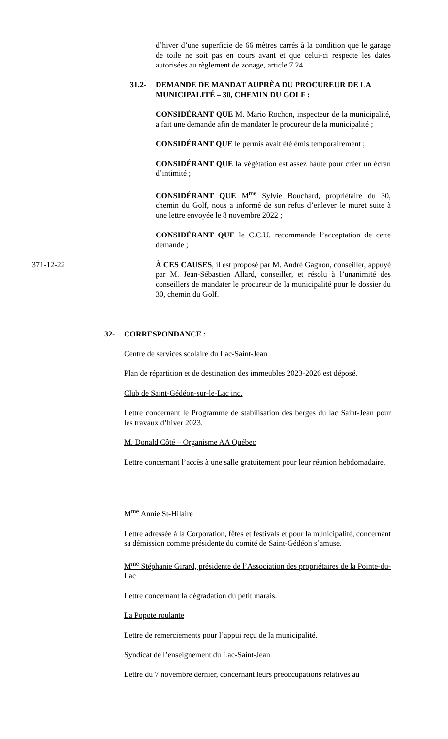d’hiver d’une superficie de 66 mètres carrés à la condition que le garage de toile ne soit pas en cours avant et que celui-ci respecte les dates autorisées au règlement de zonage, article 7.24.
31.2- DEMANDE DE MANDAT AUPRÈA DU PROCUREUR DE LA MUNICIPALITÉ – 30, CHEMIN DU GOLF :
CONSIDÉRANT QUE M. Mario Rochon, inspecteur de la municipalité, a fait une demande afin de mandater le procureur de la municipalité ;
CONSIDÉRANT QUE le permis avait été émis temporairement ;
CONSIDÉRANT QUE la végétation est assez haute pour créer un écran d’intimité ;
CONSIDÉRANT QUE M<sup>me</sup> Sylvie Bouchard, propriétaire du 30, chemin du Golf, nous a informé de son refus d’enlever le muret suite à une lettre envoyée le 8 novembre 2022 ;
CONSIDÉRANT QUE le C.C.U. recommande l’acceptation de cette demande ;
371-12-22
À CES CAUSES, il est proposé par M. André Gagnon, conseiller, appuyé par M. Jean-Sébastien Allard, conseiller, et résolu à l’unanimité des conseillers de mandater le procureur de la municipalité pour le dossier du 30, chemin du Golf.
32- CORRESPONDANCE :
Centre de services scolaire du Lac-Saint-Jean
Plan de répartition et de destination des immeubles 2023-2026 est déposé.
Club de Saint-Gédéon-sur-le-Lac inc.
Lettre concernant le Programme de stabilisation des berges du lac Saint-Jean pour les travaux d’hiver 2023.
M. Donald Côté – Organisme AA Québec
Lettre concernant l’accès à une salle gratuitement pour leur réunion hebdomadaire.
M<sup>me</sup> Annie St-Hilaire
Lettre adressée à la Corporation, fêtes et festivals et pour la municipalité, concernant sa démission comme présidente du comité de Saint-Gédéon s’amuse.
M<sup>me</sup> Stéphanie Girard, présidente de l’Association des propriétaires de la Pointe-du-Lac
Lettre concernant la dégradation du petit marais.
La Popote roulante
Lettre de remerciements pour l’appui reçu de la municipalité.
Syndicat de l’enseignement du Lac-Saint-Jean
Lettre du 7 novembre dernier, concernant leurs préoccupations relatives au